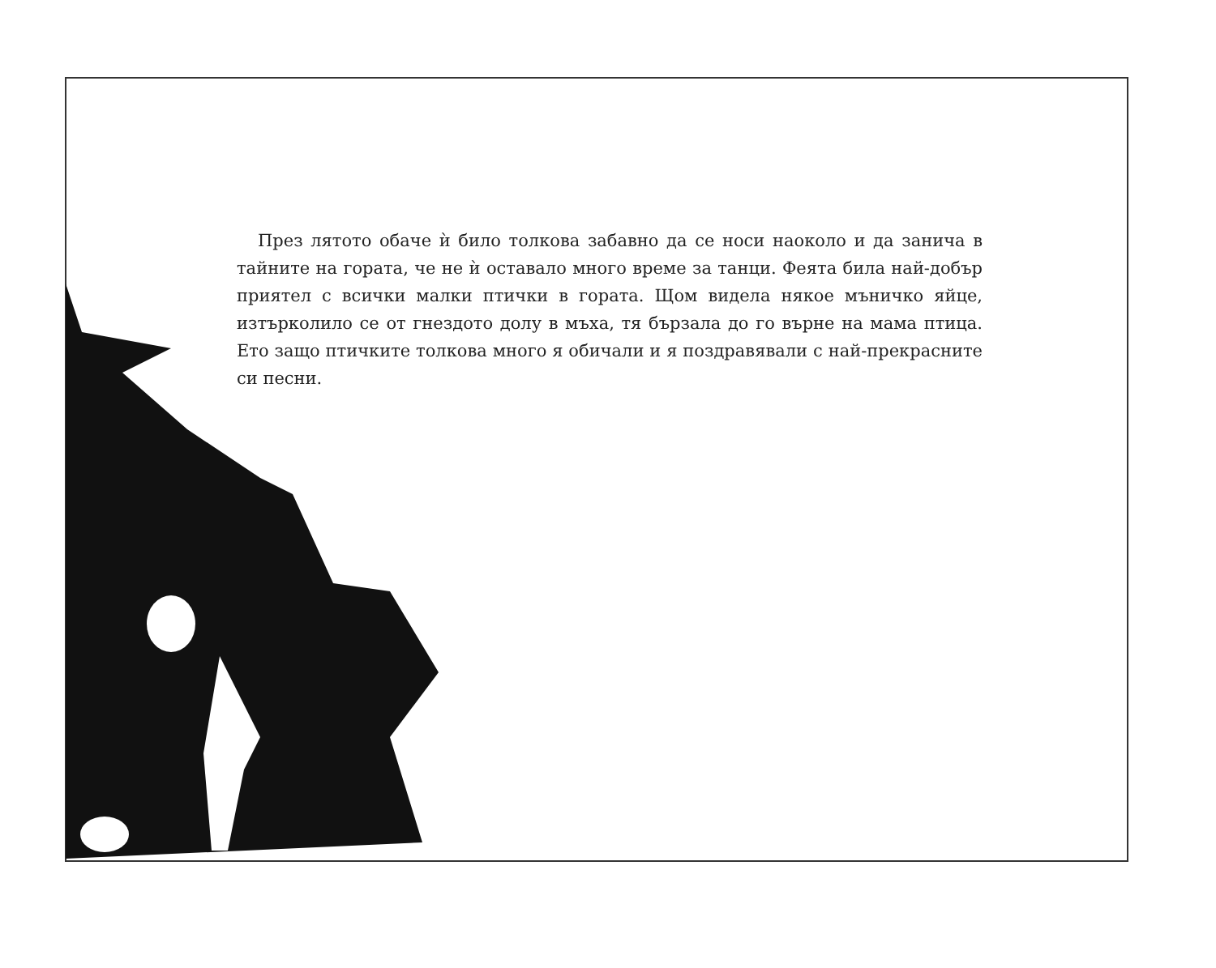През лятото обаче ѝ било толкова забавно да се носи наоколо и да занича в тайните на гората, че не ѝ оставало много време за танци. Феята била най-добър приятел с всички малки птички в гората. Щом видела някое мъничко яйце, изтърколило се от гнездото долу в мъха, тя бързала до го върне на мама птица. Ето защо птичките толкова много я обичали и я поздравявали с най-прекрасните си песни.